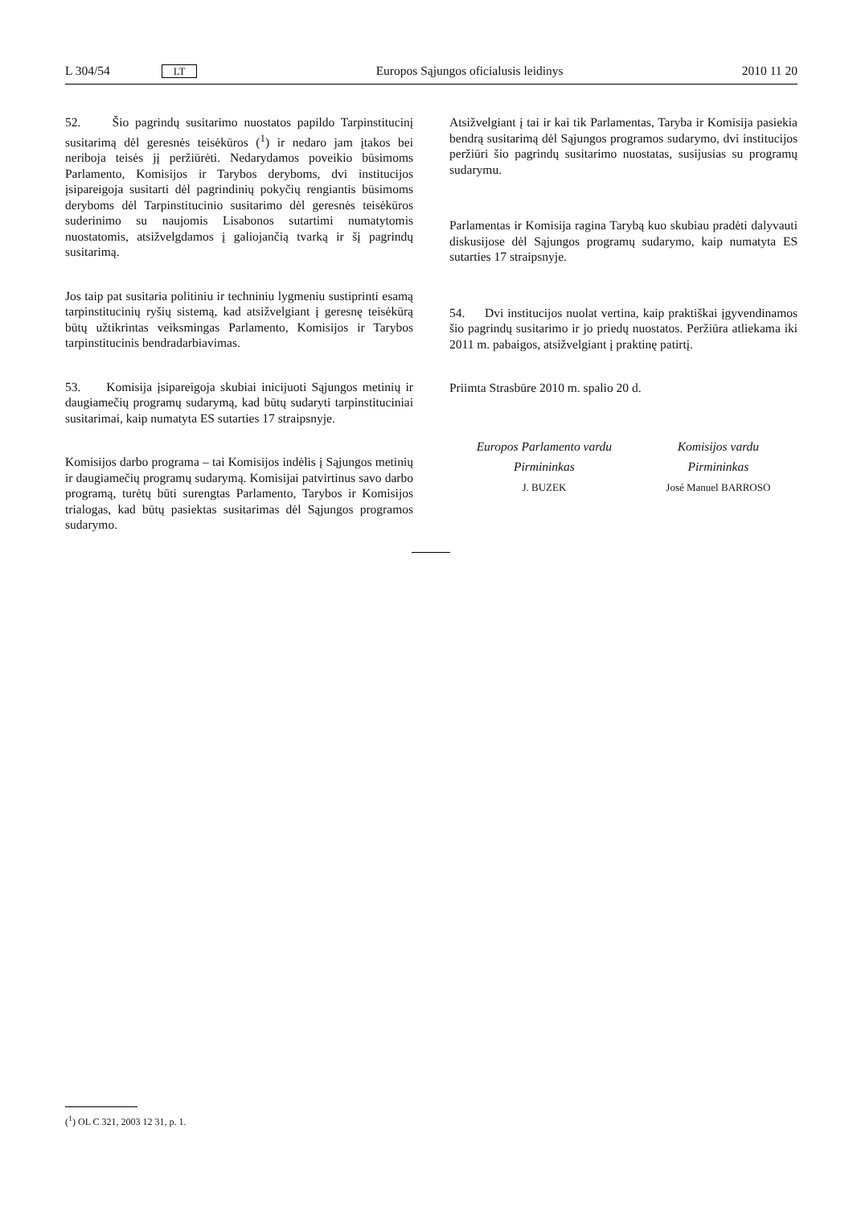L 304/54 LT Europos Sąjungos oficialusis leidinys 2010 11 20
52. Šio pagrindų susitarimo nuostatos papildo Tarpinstitucinį susitarimą dėl geresnės teisėkūros (<sup>1</sup>) ir nedaro jam įtakos bei neriboja teisės jį peržiūrėti. Nedarydamos poveikio būsimoms Parlamento, Komisijos ir Tarybos deryboms, dvi institucijos įsipareigoja susitarti dėl pagrindinių pokyčių rengiantis būsimoms deryboms dėl Tarpinstitucinio susitarimo dėl geresnės teisėkūros suderinimo su naujomis Lisabonos sutartimi numatytomis nuostatomis, atsižvelgdamos į galiojančią tvarką ir šį pagrindų susitarimą.
Jos taip pat susitaria politiniu ir techniniu lygmeniu sustiprinti esamą tarpinstitucinių ryšių sistemą, kad atsižvelgiant į geresnę teisėkūrą būtų užtikrintas veiksmingas Parlamento, Komisijos ir Tarybos tarpinstitucinis bendradarbiavimas.
53. Komisija įsipareigoja skubiai inicijuoti Sąjungos metinių ir daugiamečių programų sudarymą, kad būtų sudaryti tarpinstituciniai susitarimai, kaip numatyta ES sutarties 17 straipsnyje.
Komisijos darbo programa – tai Komisijos indėlis į Sąjungos metinių ir daugiamečių programų sudarymą. Komisijai patvirtinus savo darbo programą, turėtų būti surengtas Parlamento, Tarybos ir Komisijos trialogas, kad būtų pasiektas susitarimas dėl Sąjungos programos sudarymo.
Atsižvelgiant į tai ir kai tik Parlamentas, Taryba ir Komisija pasiekia bendrą susitarimą dėl Sąjungos programos sudarymo, dvi institucijos peržiūri šio pagrindų susitarimo nuostatas, susijusias su programų sudarymu.
Parlamentas ir Komisija ragina Tarybą kuo skubiau pradėti dalyvauti diskusijose dėl Sąjungos programų sudarymo, kaip numatyta ES sutarties 17 straipsnyje.
54. Dvi institucijos nuolat vertina, kaip praktiškai įgyvendinamos šio pagrindų susitarimo ir jo priedų nuostatos. Peržiūra atliekama iki 2011 m. pabaigos, atsižvelgiant į praktinę patirtį.
Priimta Strasbūre 2010 m. spalio 20 d.
Europos Parlamento vardu
Pirmininkas
J. BUZEK
Komisijos vardu
Pirmininkas
José Manuel BARROSO
(<sup>1</sup>) OL C 321, 2003 12 31, p. 1.